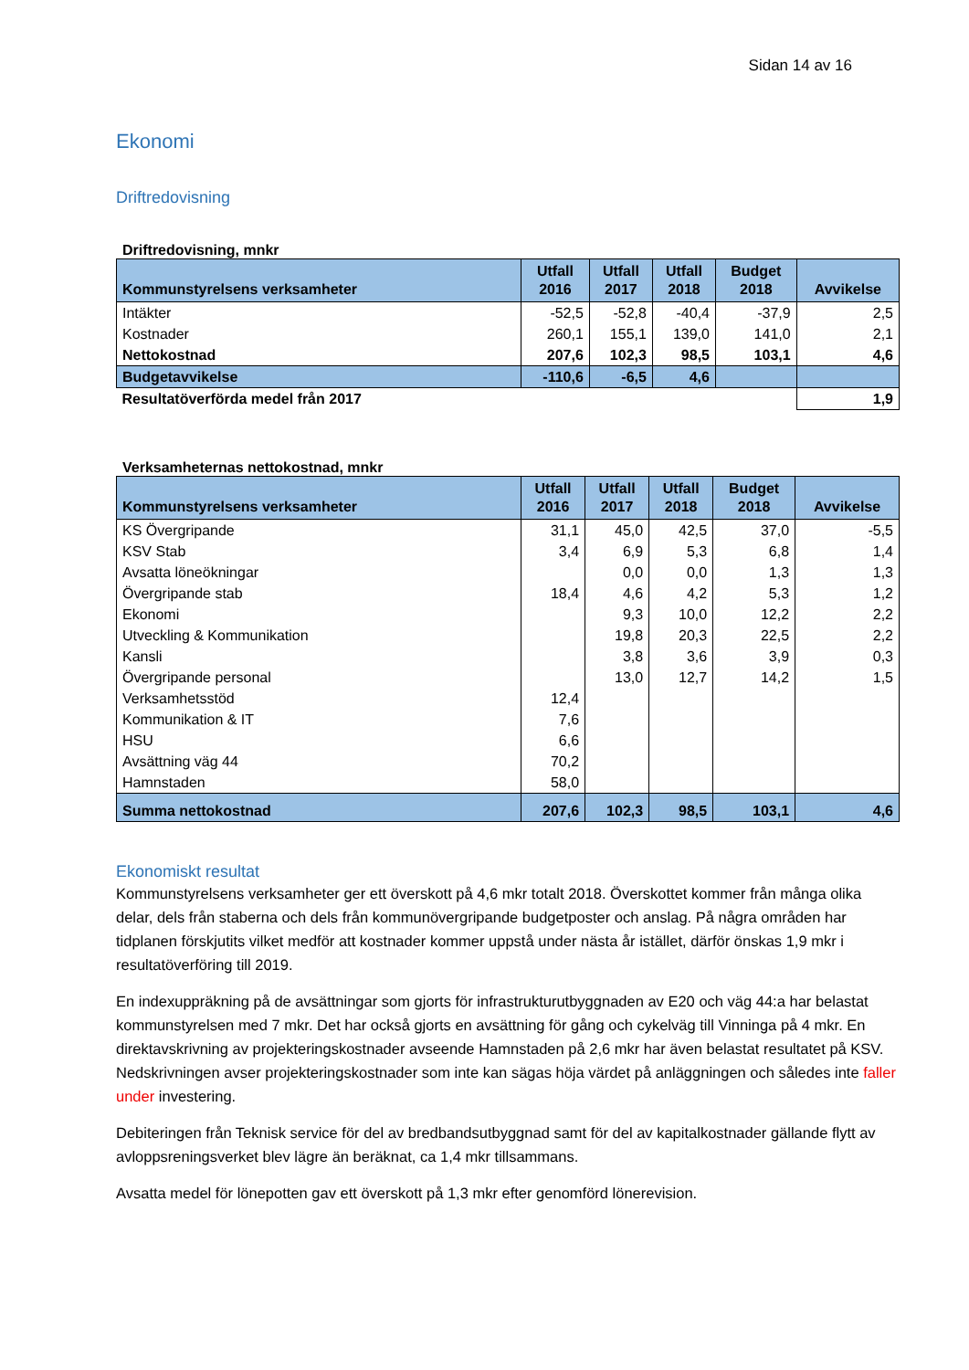Sidan 14 av 16
Ekonomi
Driftredovisning
Driftredovisning, mnkr
| Kommunstyrelsens verksamheter | Utfall 2016 | Utfall 2017 | Utfall 2018 | Budget 2018 | Avvikelse |
| --- | --- | --- | --- | --- | --- |
| Intäkter | -52,5 | -52,8 | -40,4 | -37,9 | 2,5 |
| Kostnader | 260,1 | 155,1 | 139,0 | 141,0 | 2,1 |
| Nettokostnad | 207,6 | 102,3 | 98,5 | 103,1 | 4,6 |
| Budgetavvikelse | -110,6 | -6,5 | 4,6 | | |
| Resultatöverförda medel från 2017 | | | | | 1,9 |
Verksamheternas nettokostnad, mnkr
| Kommunstyrelsens verksamheter | Utfall 2016 | Utfall 2017 | Utfall 2018 | Budget 2018 | Avvikelse |
| --- | --- | --- | --- | --- | --- |
| KS Övergripande | 31,1 | 45,0 | 42,5 | 37,0 | -5,5 |
| KSV Stab | 3,4 | 6,9 | 5,3 | 6,8 | 1,4 |
| Avsatta löneökningar | | 0,0 | 0,0 | 1,3 | 1,3 |
| Övergripande stab | 18,4 | 4,6 | 4,2 | 5,3 | 1,2 |
| Ekonomi | | 9,3 | 10,0 | 12,2 | 2,2 |
| Utveckling & Kommunikation | | 19,8 | 20,3 | 22,5 | 2,2 |
| Kansli | | 3,8 | 3,6 | 3,9 | 0,3 |
| Övergripande personal | | 13,0 | 12,7 | 14,2 | 1,5 |
| Verksamhetsstöd | 12,4 | | | | |
| Kommunikation & IT | 7,6 | | | | |
| HSU | 6,6 | | | | |
| Avsättning väg 44 | 70,2 | | | | |
| Hamnstaden | 58,0 | | | | |
| Summa nettokostnad | 207,6 | 102,3 | 98,5 | 103,1 | 4,6 |
Ekonomiskt resultat
Kommunstyrelsens verksamheter ger ett överskott på 4,6 mkr totalt 2018. Överskottet kommer från många olika delar, dels från staberna och dels från kommunövergripande budgetposter och anslag. På några områden har tidplanen förskjutits vilket medför att kostnader kommer uppstå under nästa år istället, därför önskas 1,9 mkr i resultatöverföring till 2019.
En indexuppräkning på de avsättningar som gjorts för infrastrukturutbyggnaden av E20 och väg 44:a har belastat kommunstyrelsen med 7 mkr. Det har också gjorts en avsättning för gång och cykelväg till Vinninga på 4 mkr. En direktavskrivning av projekteringskostnader avseende Hamnstaden på 2,6 mkr har även belastat resultatet på KSV. Nedskrivningen avser projekteringskostnader som inte kan sägas höja värdet på anläggningen och således inte faller under investering.
Debiteringen från Teknisk service för del av bredbandsutbyggnad samt för del av kapitalkostnader gällande flytt av avloppsreningsverket blev lägre än beräknat, ca 1,4 mkr tillsammans.
Avsatta medel för lönepotten gav ett överskott på 1,3 mkr efter genomförd lönerevision.